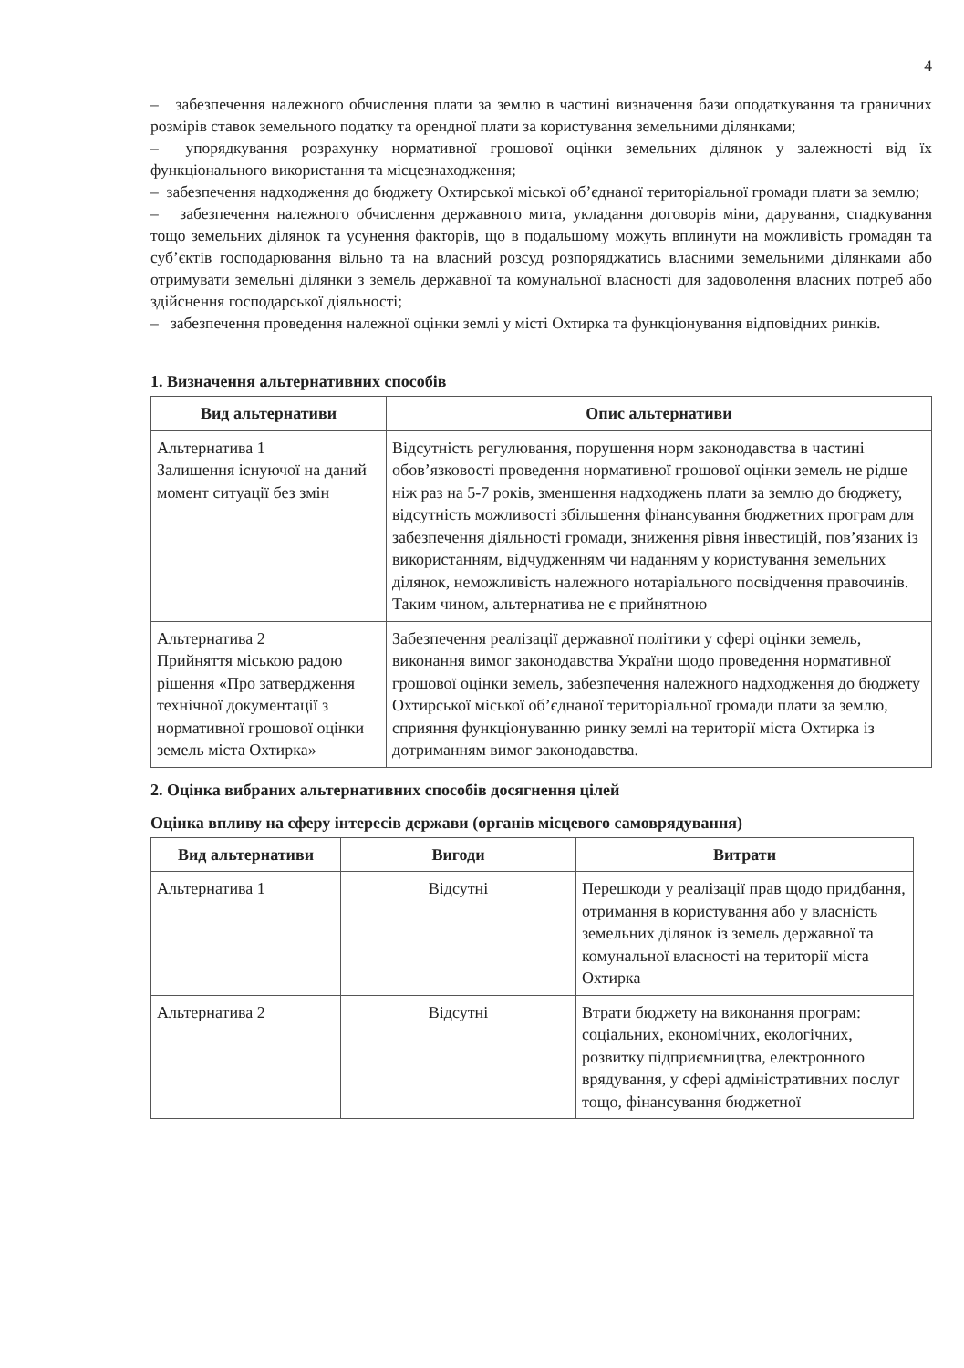4
– забезпечення належного обчислення плати за землю в частині визначення бази оподаткування та граничних розмірів ставок земельного податку та орендної плати за користування земельними ділянками;
– упорядкування розрахунку нормативної грошової оцінки земельних ділянок у залежності від їх функціонального використання та місцезнаходження;
– забезпечення надходження до бюджету Охтирської міської об’єднаної територіальної громади плати за землю;
– забезпечення належного обчислення державного мита, укладання договорів міни, дарування, спадкування тощо земельних ділянок та усунення факторів, що в подальшому можуть вплинути на можливість громадян та суб’єктів господарювання вільно та на власний розсуд розпоряджатись власними земельними ділянками або отримувати земельні ділянки з земель державної та комунальної власності для задоволення власних потреб або здійснення господарської діяльності;
– забезпечення проведення належної оцінки землі у місті Охтирка та функціонування відповідних ринків.
1. Визначення альтернативних способів
| Вид альтернативи | Опис альтернативи |
| --- | --- |
| Альтернатива 1 Залишення існуючої на даний момент ситуації без змін | Відсутність регулювання, порушення норм законодавства в частині обов’язковості проведення нормативної грошової оцінки земель не рідше ніж раз на 5-7 років, зменшення надходжень плати за землю до бюджету, відсутність можливості збільшення фінансування бюджетних програм для забезпечення діяльності громади, зниження рівня інвестицій, пов’язаних із використанням, відчудженням чи наданням у користування земельних ділянок, неможливість належного нотаріального посвідчення правочинів. Таким чином, альтернатива не є прийнятною |
| Альтернатива 2 Прийняття міською радою рішення «Про затвердження технічної документації з нормативної грошової оцінки земель міста Охтирка» | Забезпечення реалізації державної політики у сфері оцінки земель, виконання вимог законодавства України щодо проведення нормативної грошової оцінки земель, забезпечення належного надходження до бюджету Охтирської міської об’єднаної територіальної громади плати за землю, сприяння функціонуванню ринку землі на території міста Охтирка із дотриманням вимог законодавства. |
2. Оцінка вибраних альтернативних способів досягнення цілей
Оцінка впливу на сферу інтересів держави (органів місцевого самоврядування)
| Вид альтернативи | Вигоди | Витрати |
| --- | --- | --- |
| Альтернатива 1 | Відсутні | Перешкоди у реалізації прав щодо придбання, отримання в користування або у власність земельних ділянок із земель державної та комунальної власності на території міста Охтирка |
| Альтернатива 2 | Відсутні | Втрати бюджету на виконання програм: соціальних, економічних, екологічних, розвитку підприємництва, електронного врядування, у сфері адміністративних послуг тощо, фінансування бюджетної |